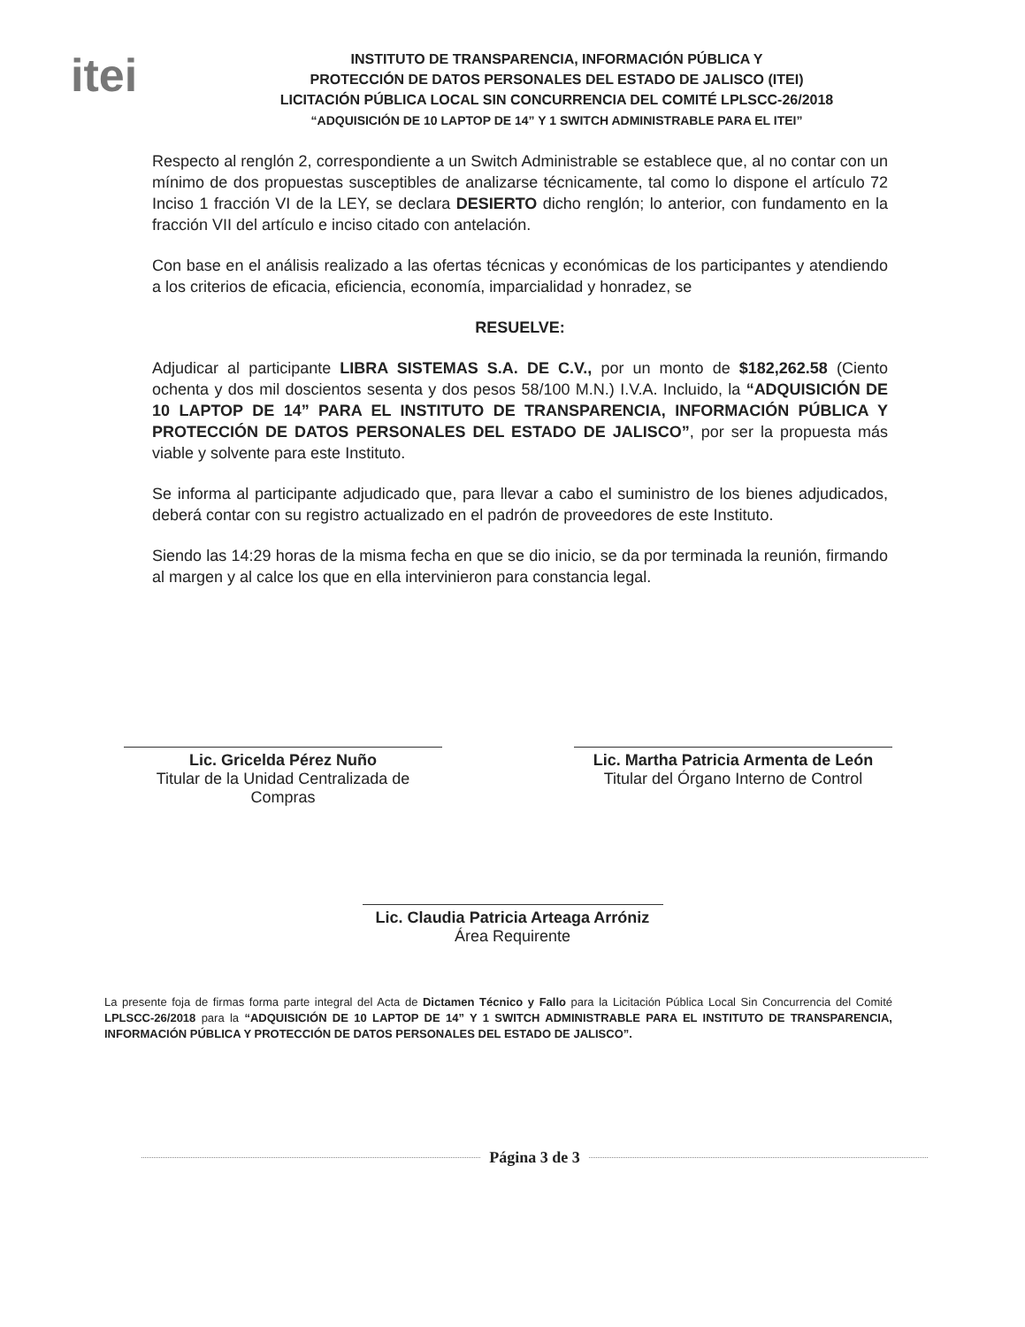itei
INSTITUTO DE TRANSPARENCIA, INFORMACIÓN PÚBLICA Y
PROTECCIÓN DE DATOS PERSONALES DEL ESTADO DE JALISCO (ITEI)
LICITACIÓN PÚBLICA LOCAL SIN CONCURRENCIA DEL COMITÉ LPLSCC-26/2018
“ADQUISICIÓN DE 10 LAPTOP DE 14” Y 1 SWITCH ADMINISTRABLE PARA EL ITEI”
Respecto al renglón 2, correspondiente a un Switch Administrable se establece que, al no contar con un mínimo de dos propuestas susceptibles de analizarse técnicamente, tal como lo dispone el artículo 72 Inciso 1 fracción VI de la LEY, se declara DESIERTO dicho renglón; lo anterior, con fundamento en la fracción VII del artículo e inciso citado con antelación.
Con base en el análisis realizado a las ofertas técnicas y económicas de los participantes y atendiendo a los criterios de eficacia, eficiencia, economía, imparcialidad y honradez, se
RESUELVE:
Adjudicar al participante LIBRA SISTEMAS S.A. DE C.V., por un monto de $182,262.58 (Ciento ochenta y dos mil doscientos sesenta y dos pesos 58/100 M.N.) I.V.A. Incluido, la “ADQUISICIÓN DE 10 LAPTOP DE 14” PARA EL INSTITUTO DE TRANSPARENCIA, INFORMACIÓN PÚBLICA Y PROTECCIÓN DE DATOS PERSONALES DEL ESTADO DE JALISCO”, por ser la propuesta más viable y solvente para este Instituto.
Se informa al participante adjudicado que, para llevar a cabo el suministro de los bienes adjudicados, deberá contar con su registro actualizado en el padrón de proveedores de este Instituto.
Siendo las 14:29 horas de la misma fecha en que se dio inicio, se da por terminada la reunión, firmando al margen y al calce los que en ella intervinieron para constancia legal.
Lic. Gricelda Pérez Nuño
Titular de la Unidad Centralizada de Compras
Lic. Martha Patricia Armenta de León
Titular del Órgano Interno de Control
Lic. Claudia Patricia Arteaga Arróniz
Área Requirente
La presente foja de firmas forma parte integral del Acta de Dictamen Técnico y Fallo para la Licitación Pública Local Sin Concurrencia del Comité LPLSCC-26/2018 para la “ADQUISICIÓN DE 10 LAPTOP DE 14” Y 1 SWITCH ADMINISTRABLE PARA EL INSTITUTO DE TRANSPARENCIA, INFORMACIÓN PÚBLICA Y PROTECCIÓN DE DATOS PERSONALES DEL ESTADO DE JALISCO”.
Página 3 de 3